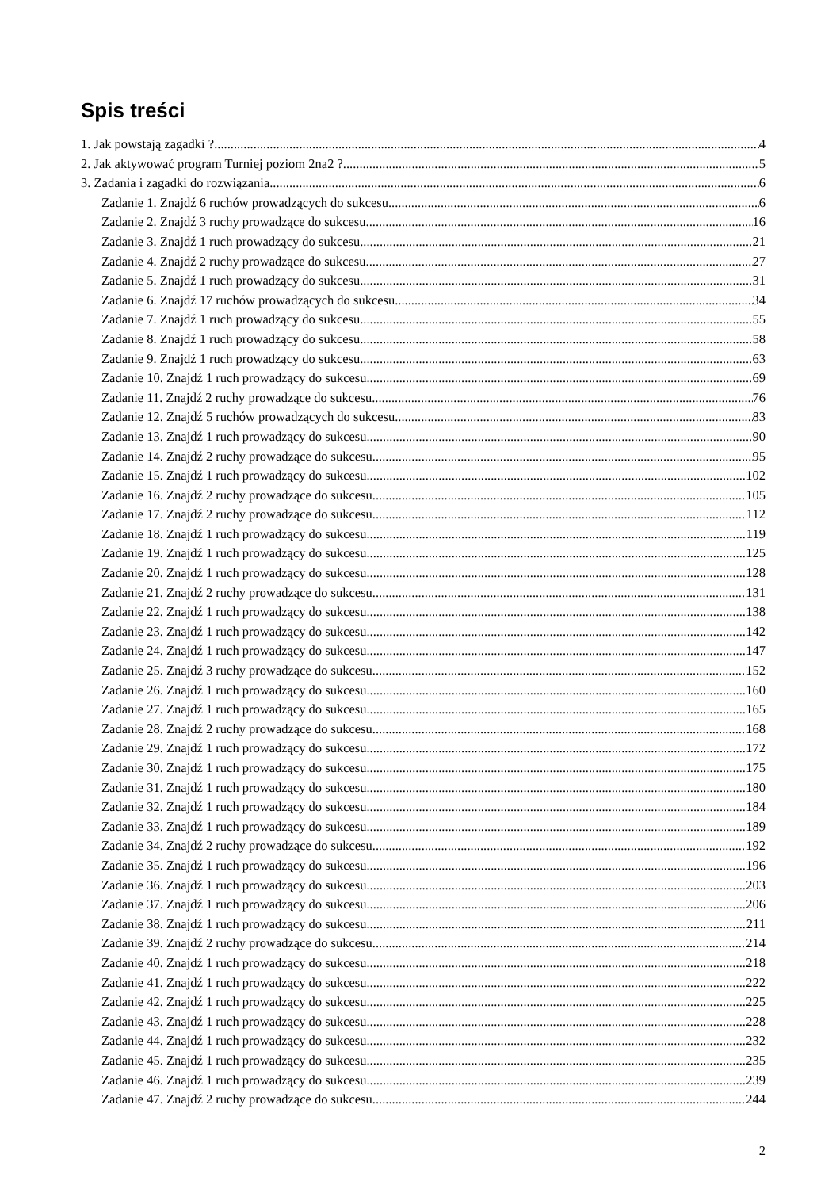Spis treści
1. Jak powstają zagadki ? 4
2. Jak aktywować program Turniej poziom 2na2 ? 5
3. Zadania i zagadki do rozwiązania 6
Zadanie 1. Znajdź 6 ruchów prowadzących do sukcesu 6
Zadanie 2. Znajdź 3 ruchy prowadzące do sukcesu 16
Zadanie 3. Znajdź 1 ruch prowadzący do sukcesu 21
Zadanie 4. Znajdź 2 ruchy prowadzące do sukcesu 27
Zadanie 5. Znajdź 1 ruch prowadzący do sukcesu 31
Zadanie 6. Znajdź 17 ruchów prowadzących do sukcesu 34
Zadanie 7. Znajdź 1 ruch prowadzący do sukcesu 55
Zadanie 8. Znajdź 1 ruch prowadzący do sukcesu 58
Zadanie 9. Znajdź 1 ruch prowadzący do sukcesu 63
Zadanie 10. Znajdź 1 ruch prowadzący do sukcesu 69
Zadanie 11. Znajdź 2 ruchy prowadzące do sukcesu 76
Zadanie 12. Znajdź 5 ruchów prowadzących do sukcesu 83
Zadanie 13. Znajdź 1 ruch prowadzący do sukcesu 90
Zadanie 14. Znajdź 2 ruchy prowadzące do sukcesu 95
Zadanie 15. Znajdź 1 ruch prowadzący do sukcesu 102
Zadanie 16. Znajdź 2 ruchy prowadzące do sukcesu 105
Zadanie 17. Znajdź 2 ruchy prowadzące do sukcesu 112
Zadanie 18. Znajdź 1 ruch prowadzący do sukcesu 119
Zadanie 19. Znajdź 1 ruch prowadzący do sukcesu 125
Zadanie 20. Znajdź 1 ruch prowadzący do sukcesu 128
Zadanie 21. Znajdź 2 ruchy prowadzące do sukcesu 131
Zadanie 22. Znajdź 1 ruch prowadzący do sukcesu 138
Zadanie 23. Znajdź 1 ruch prowadzący do sukcesu 142
Zadanie 24. Znajdź 1 ruch prowadzący do sukcesu 147
Zadanie 25. Znajdź 3 ruchy prowadzące do sukcesu 152
Zadanie 26. Znajdź 1 ruch prowadzący do sukcesu 160
Zadanie 27. Znajdź 1 ruch prowadzący do sukcesu 165
Zadanie 28. Znajdź 2 ruchy prowadzące do sukcesu 168
Zadanie 29. Znajdź 1 ruch prowadzący do sukcesu 172
Zadanie 30. Znajdź 1 ruch prowadzący do sukcesu 175
Zadanie 31. Znajdź 1 ruch prowadzący do sukcesu 180
Zadanie 32. Znajdź 1 ruch prowadzący do sukcesu 184
Zadanie 33. Znajdź 1 ruch prowadzący do sukcesu 189
Zadanie 34. Znajdź 2 ruchy prowadzące do sukcesu 192
Zadanie 35. Znajdź 1 ruch prowadzący do sukcesu 196
Zadanie 36. Znajdź 1 ruch prowadzący do sukcesu 203
Zadanie 37. Znajdź 1 ruch prowadzący do sukcesu 206
Zadanie 38. Znajdź 1 ruch prowadzący do sukcesu 211
Zadanie 39. Znajdź 2 ruchy prowadzące do sukcesu 214
Zadanie 40. Znajdź 1 ruch prowadzący do sukcesu 218
Zadanie 41. Znajdź 1 ruch prowadzący do sukcesu 222
Zadanie 42. Znajdź 1 ruch prowadzący do sukcesu 225
Zadanie 43. Znajdź 1 ruch prowadzący do sukcesu 228
Zadanie 44. Znajdź 1 ruch prowadzący do sukcesu 232
Zadanie 45. Znajdź 1 ruch prowadzący do sukcesu 235
Zadanie 46. Znajdź 1 ruch prowadzący do sukcesu 239
Zadanie 47. Znajdź 2 ruchy prowadzące do sukcesu 244
2